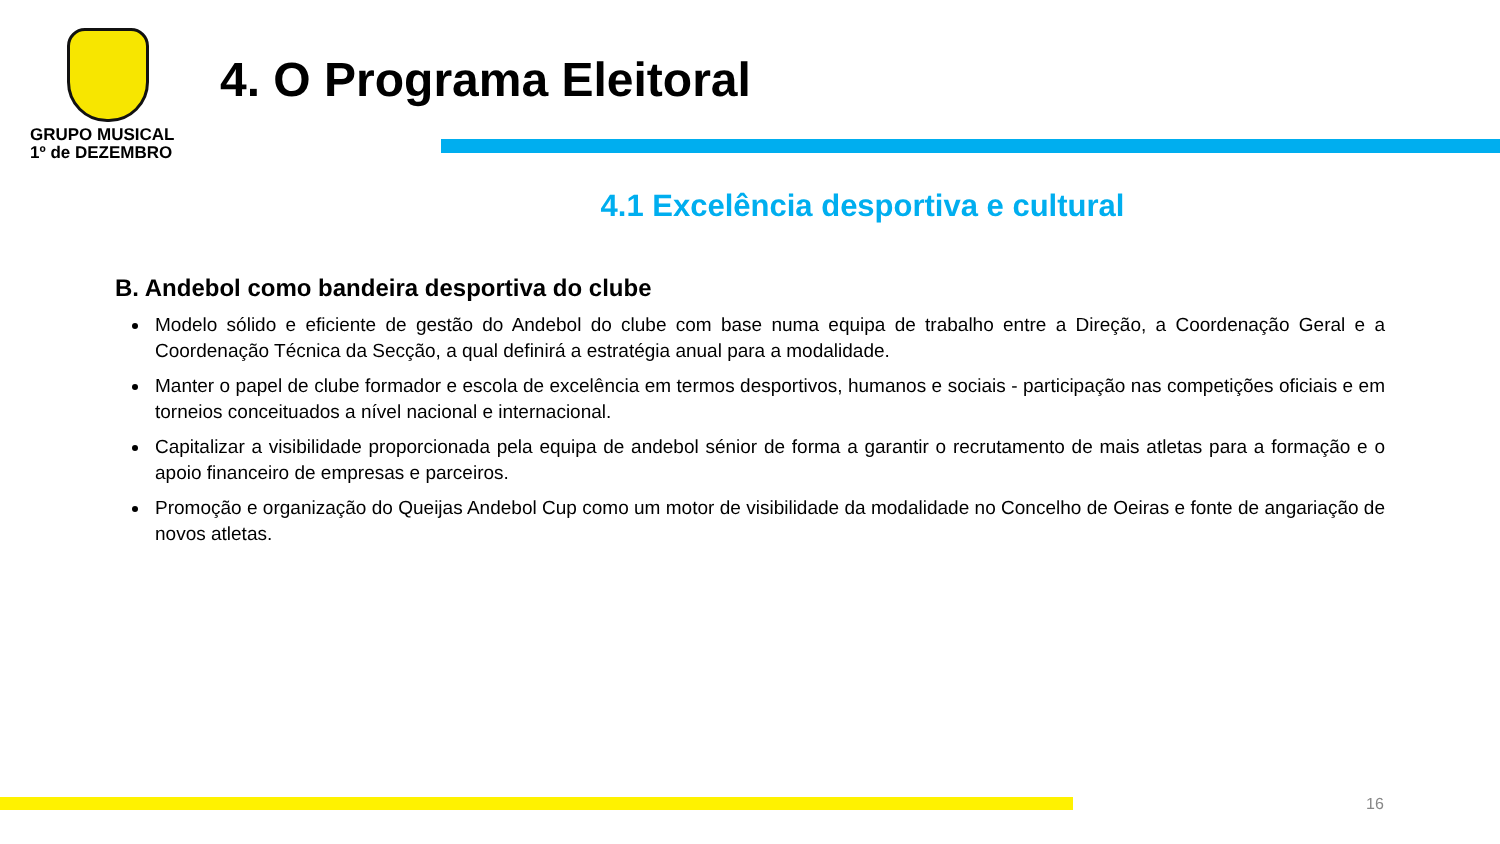GRUPO MUSICAL
1º de DEZEMBRO
4. O Programa Eleitoral
4.1 Excelência desportiva e cultural
B. Andebol como bandeira desportiva do clube
Modelo sólido e eficiente de gestão do Andebol do clube com base numa equipa de trabalho entre a Direção, a Coordenação Geral e a Coordenação Técnica da Secção, a qual definirá a estratégia anual para a modalidade.
Manter o papel de clube formador e escola de excelência em termos desportivos, humanos e sociais - participação nas competições oficiais e em torneios conceituados a nível nacional e internacional.
Capitalizar a visibilidade proporcionada pela equipa de andebol sénior de forma a garantir o recrutamento de mais atletas para a formação e o apoio financeiro de empresas e parceiros.
Promoção e organização do Queijas Andebol Cup como um motor de visibilidade da modalidade no Concelho de Oeiras e fonte de angariação de novos atletas.
16